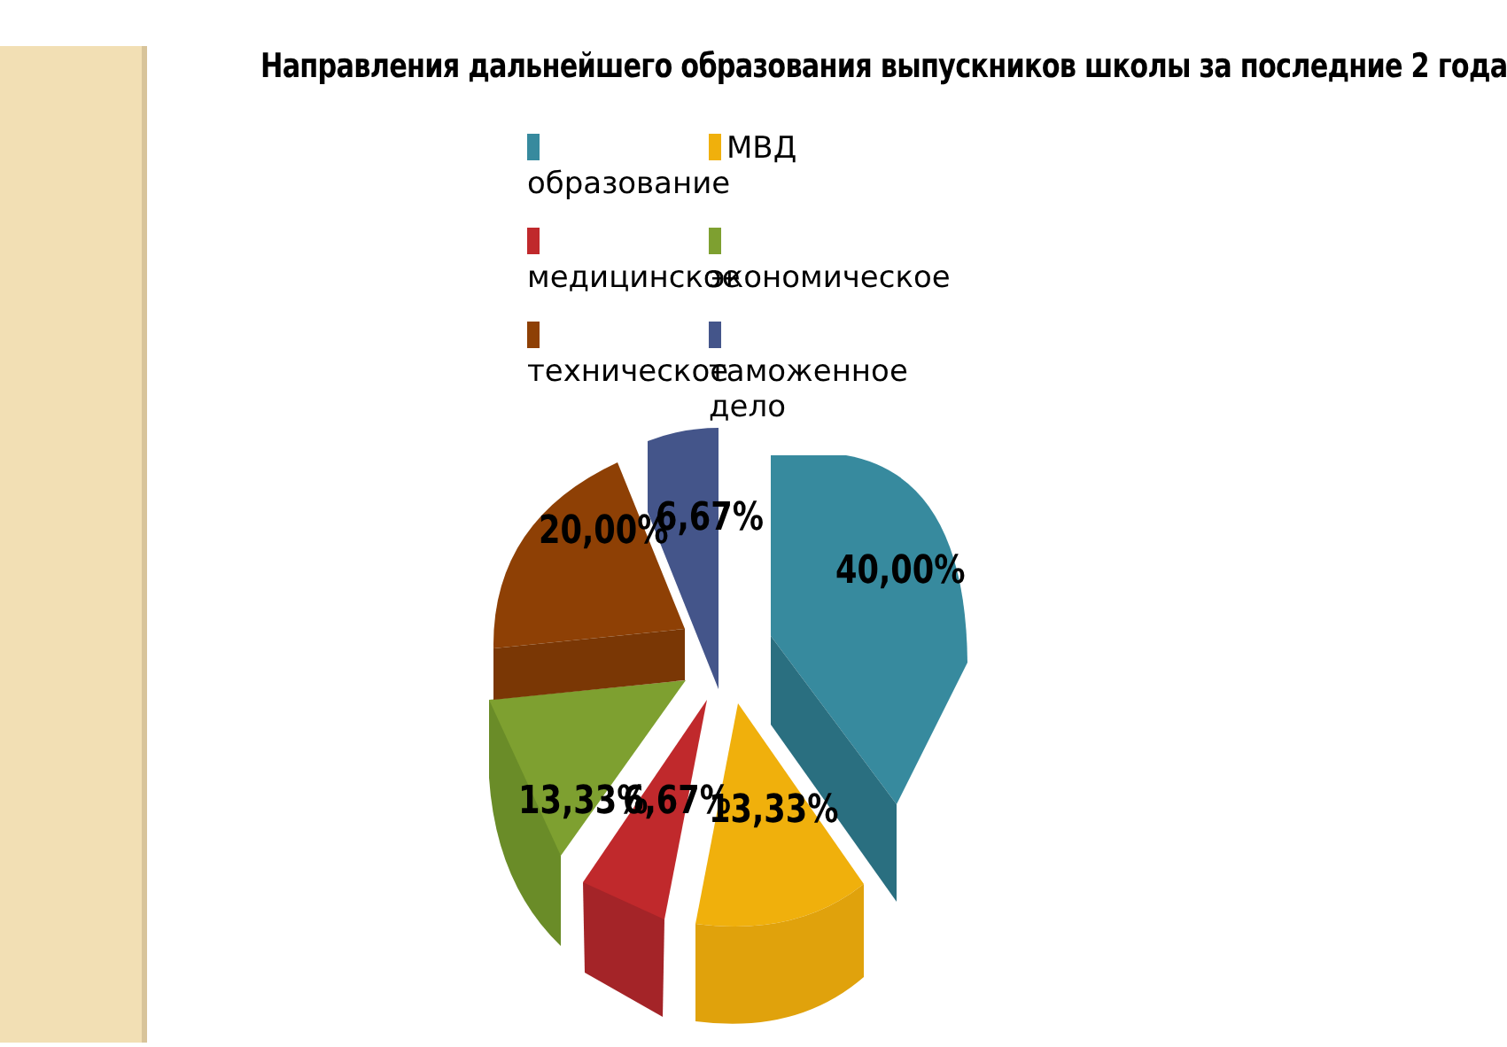Направления дальнейшего образования выпускников школы за последние 2 года
образование
МВД
медицинское
экономическое
техническое
таможенное дело
40,00%
13,33%
6,67%
13,33%
20,00%
6,67%